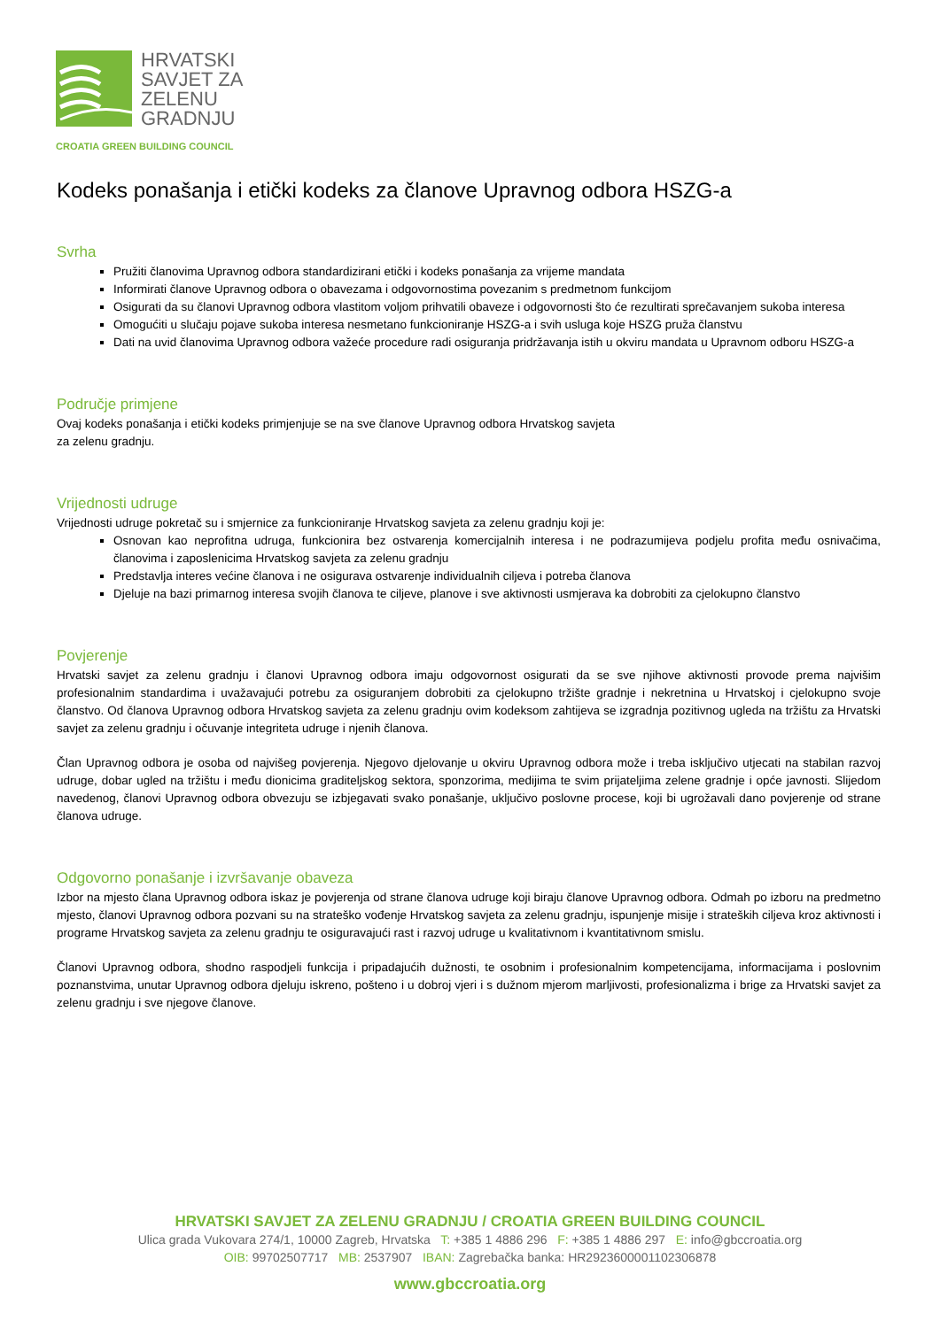HRVATSKI
SAVJET ZA
ZELENU
GRADNJU
CROATIA GREEN BUILDING COUNCIL
Kodeks ponašanja i etički kodeks za članove Upravnog odbora HSZG-a
Svrha
Pružiti članovima Upravnog odbora standardizirani etički i kodeks ponašanja za vrijeme mandata
Informirati članove Upravnog odbora o obavezama i odgovornostima povezanim s predmetnom funkcijom
Osigurati da su članovi Upravnog odbora vlastitom voljom prihvatili obaveze i odgovornosti što će rezultirati sprečavanjem sukoba interesa
Omogućiti u slučaju pojave sukoba interesa nesmetano funkcioniranje HSZG-a i svih usluga koje HSZG pruža članstvu
Dati na uvid članovima Upravnog odbora važeće procedure radi osiguranja pridržavanja istih u okviru mandata u Upravnom odboru HSZG-a
Područje primjene
Ovaj kodeks ponašanja i etički kodeks primjenjuje se na sve članove Upravnog odbora Hrvatskog savjeta za zelenu gradnju.
Vrijednosti udruge
Vrijednosti udruge pokretač su i smjernice za funkcioniranje Hrvatskog savjeta za zelenu gradnju koji je:
Osnovan kao neprofitna udruga, funkcionira bez ostvarenja komercijalnih interesa i ne podrazumijeva podjelu profita među osnivačima, članovima i zaposlenicima Hrvatskog savjeta za zelenu gradnju
Predstavlja interes većine članova i ne osigurava ostvarenje individualnih ciljeva i potreba članova
Djeluje na bazi primarnog interesa svojih članova te ciljeve, planove i sve aktivnosti usmjerava ka dobrobiti za cjelokupno članstvo
Povjerenje
Hrvatski savjet za zelenu gradnju i članovi Upravnog odbora imaju odgovornost osigurati da se sve njihove aktivnosti provode prema najvišim profesionalnim standardima i uvažavajući potrebu za osiguranjem dobrobiti za cjelokupno tržište gradnje i nekretnina u Hrvatskoj i cjelokupno svoje članstvo. Od članova Upravnog odbora Hrvatskog savjeta za zelenu gradnju ovim kodeksom zahtijeva se izgradnja pozitivnog ugleda na tržištu za Hrvatski savjet za zelenu gradnju i očuvanje integriteta udruge i njenih članova.
Član Upravnog odbora je osoba od najvišeg povjerenja. Njegovo djelovanje u okviru Upravnog odbora može i treba isključivo utjecati na stabilan razvoj udruge, dobar ugled na tržištu i među dionicima graditeljskog sektora, sponzorima, medijima te svim prijateljima zelene gradnje i opće javnosti. Slijedom navedenog, članovi Upravnog odbora obvezuju se izbjegavati svako ponašanje, uključivo poslovne procese, koji bi ugrožavali dano povjerenje od strane članova udruge.
Odgovorno ponašanje i izvršavanje obaveza
Izbor na mjesto člana Upravnog odbora iskaz je povjerenja od strane članova udruge koji biraju članove Upravnog odbora. Odmah po izboru na predmetno mjesto, članovi Upravnog odbora pozvani su na strateško vođenje Hrvatskog savjeta za zelenu gradnju, ispunjenje misije i strateških ciljeva kroz aktivnosti i programe Hrvatskog savjeta za zelenu gradnju te osiguravajući rast i razvoj udruge u kvalitativnom i kvantitativnom smislu.
Članovi Upravnog odbora, shodno raspodjeli funkcija i pripadajućih dužnosti, te osobnim i profesionalnim kompetencijama, informacijama i poslovnim poznanstvima, unutar Upravnog odbora djeluju iskreno, pošteno i u dobroj vjeri i s dužnom mjerom marljivosti, profesionalizma i brige za Hrvatski savjet za zelenu gradnju i sve njegove članove.
HRVATSKI SAVJET ZA ZELENU GRADNJU / CROATIA GREEN BUILDING COUNCIL
Ulica grada Vukovara 274/1, 10000 Zagreb, Hrvatska T: +385 1 4886 296 F: +385 1 4886 297 E: info@gbccroatia.org
OIB: 99702507717 MB: 2537907 IBAN: Zagrebačka banka: HR2923600001102306878
www.gbccroatia.org